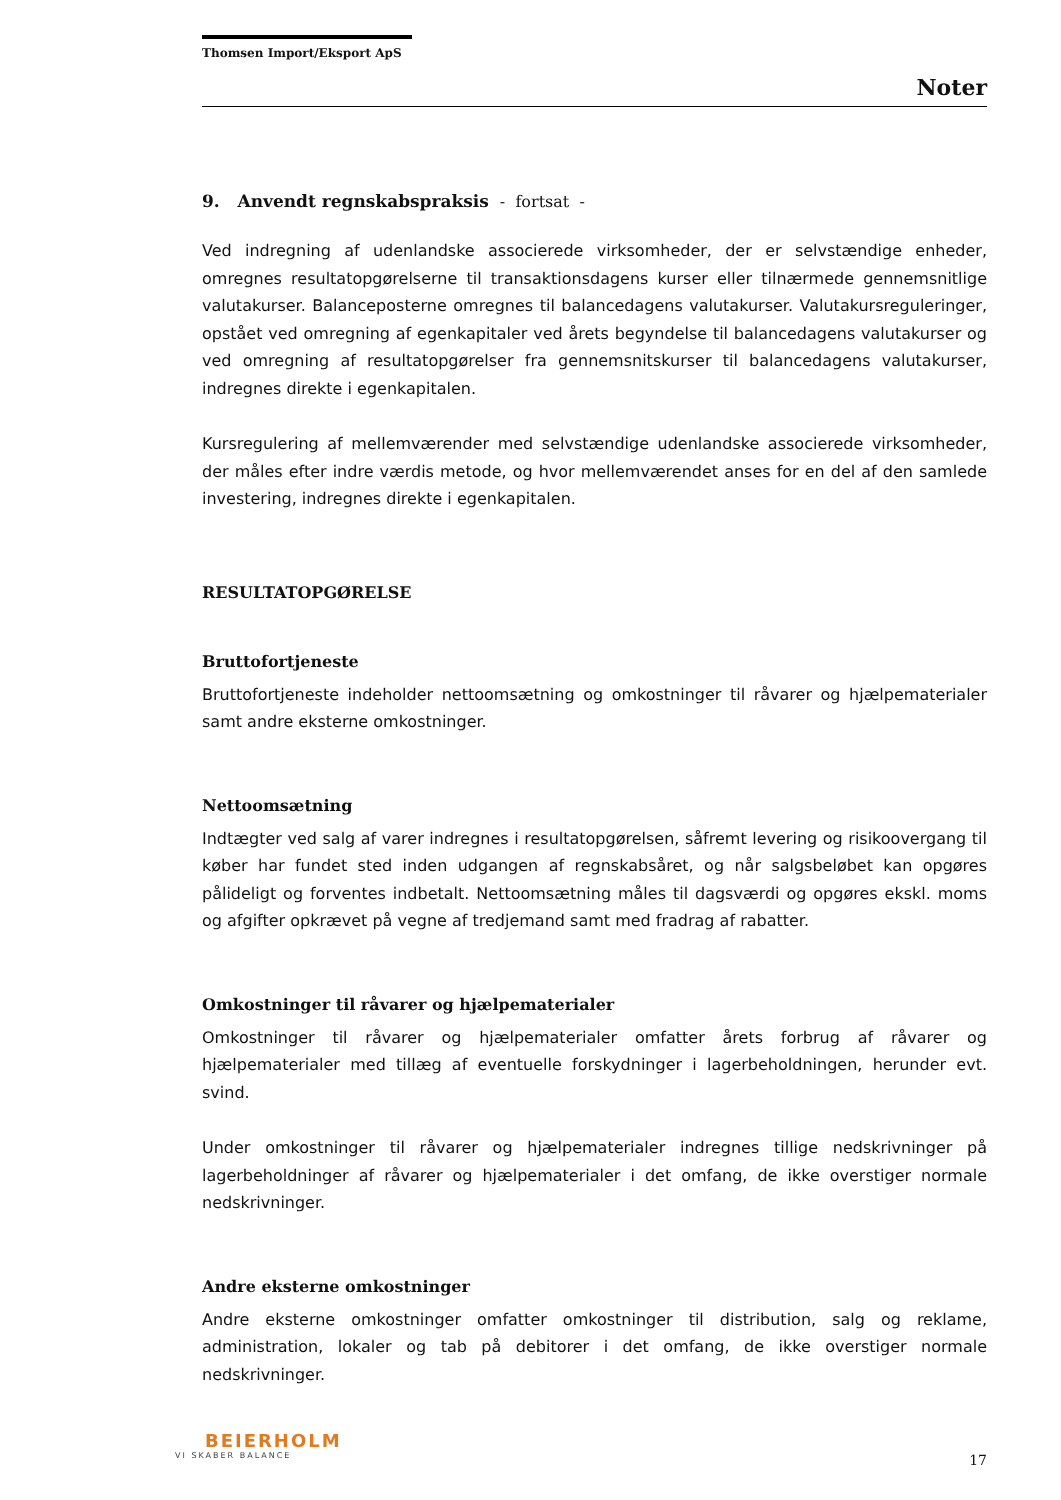Thomsen Import/Eksport ApS
Noter
9. Anvendt regnskabspraksis - fortsat -
Ved indregning af udenlandske associerede virksomheder, der er selvstændige enheder, omregnes resultatopgørelserne til transaktionsdagens kurser eller tilnærmede gennemsnitlige valutakurser. Balanceposterne omregnes til balancedagens valutakurser. Valutakursreguleringer, opstået ved omregning af egenkapitaler ved årets begyndelse til balancedagens valutakurser og ved omregning af resultatopgørelser fra gennemsnitskurser til balancedagens valutakurser, indregnes direkte i egenkapitalen.
Kursregulering af mellemværender med selvstændige udenlandske associerede virksomheder, der måles efter indre værdis metode, og hvor mellemværendet anses for en del af den samlede investering, indregnes direkte i egenkapitalen.
RESULTATOPGØRELSE
Bruttofortjeneste
Bruttofortjeneste indeholder nettoomsætning og omkostninger til råvarer og hjælpematerialer samt andre eksterne omkostninger.
Nettoomsætning
Indtægter ved salg af varer indregnes i resultatopgørelsen, såfremt levering og risikoovergang til køber har fundet sted inden udgangen af regnskabsåret, og når salgsbeløbet kan opgøres pålideligt og forventes indbetalt. Nettoomsætning måles til dagsværdi og opgøres ekskl. moms og afgifter opkrævet på vegne af tredjemand samt med fradrag af rabatter.
Omkostninger til råvarer og hjælpematerialer
Omkostninger til råvarer og hjælpematerialer omfatter årets forbrug af råvarer og hjælpematerialer med tillæg af eventuelle forskydninger i lagerbeholdningen, herunder evt. svind.
Under omkostninger til råvarer og hjælpematerialer indregnes tillige nedskrivninger på lagerbeholdninger af råvarer og hjælpematerialer i det omfang, de ikke overstiger normale nedskrivninger.
Andre eksterne omkostninger
Andre eksterne omkostninger omfatter omkostninger til distribution, salg og reklame, administration, lokaler og tab på debitorer i det omfang, de ikke overstiger normale nedskrivninger.
BEIERHOLM
VI SKABER BALANCE
17